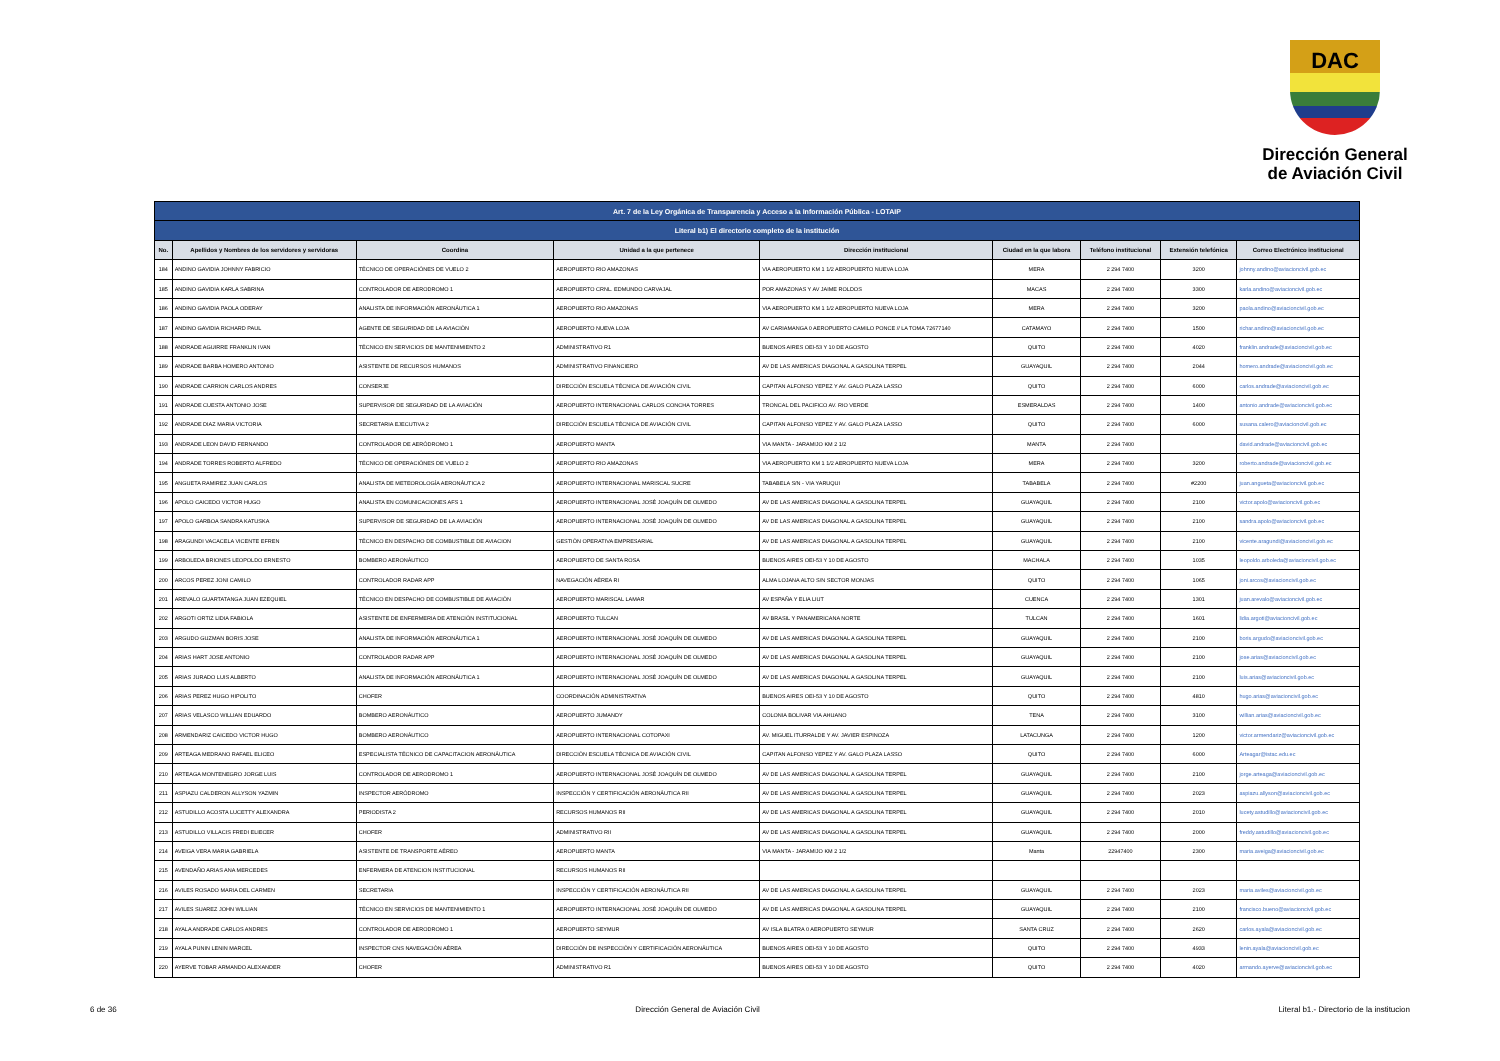DAC
Dirección General
de Aviación Civil
| Art. 7 de la Ley Orgánica de Transparencia y Acceso a la Información Pública - LOTAIP | | | | | | | | |
| Literal b1) El directorio completo de la institución | | | | | | | | |
| No. | Apellidos y Nombres de los servidores y servidoras | Coordina | Unidad a la que pertenece | Dirección institucional | Ciudad en la que labora | Teléfono institucional | Extensión telefónica | Correo Electrónico institucional |
| 184 | ANDINO GAVIDIA JOHNNY FABRICIO | TÉCNICO DE OPERACIÓNES DE VUELO 2 | AEROPUERTO RIO AMAZONAS | VIA AEROPUERTO KM 1 1/2 AEROPUERTO NUEVA LOJA | MERA | 2 294 7400 | 3200 | johnny.andino@aviacioncivil.gob.ec |
| 185 | ANDINO GAVIDIA KARLA SABRINA | CONTROLADOR DE AERODROMO 1 | AEROPUERTO CRNL. EDMUNDO CARVAJAL | POR AMAZONAS Y AV JAIME ROLDOS | MACAS | 2 294 7400 | 3300 | karla.andino@aviacioncivil.gob.ec |
| 186 | ANDINO GAVIDIA PAOLA ODERAY | ANALISTA DE INFORMACIÓN AERONÁUTICA 1 | AEROPUERTO RIO AMAZONAS | VIA AEROPUERTO KM 1 1/2 AEROPUERTO NUEVA LOJA | MERA | 2 294 7400 | 3200 | paola.andino@aviacioncivil.gob.ec |
| 187 | ANDINO GAVIDIA RICHARD PAUL | AGENTE DE SEGURIDAD DE LA AVIACIÓN | AEROPUERTO NUEVA LOJA | AV CARIAMANGA 0 AEROPUERTO CAMILO PONCE // LA TOMA 72677140 | CATAMAYO | 2 294 7400 | 1500 | richar.andino@aviacioncivil.gob.ec |
| 188 | ANDRADE AGUIRRE FRANKLIN IVAN | TÉCNICO EN SERVICIOS DE MANTENIMIENTO 2 | ADMINISTRATIVO R1 | BUENOS AIRES OEI-53 Y 10 DE AGOSTO | QUITO | 2 294 7400 | 4020 | franklin.andrade@aviacioncivil.gob.ec |
| 189 | ANDRADE BARBA HOMERO ANTONIO | ASISTENTE DE RECURSOS HUMANOS | ADMINISTRATIVO FINANCIERO | AV DE LAS AMERICAS DIAGONAL A GASOLINA TERPEL | GUAYAQUIL | 2 294 7400 | 2044 | homero.andrade@aviacioncivil.gob.ec |
| 190 | ANDRADE CARRION CARLOS ANDRES | CONSERJE | DIRECCIÓN ESCUELA TÉCNICA DE AVIACIÓN CIVIL | CAPITAN ALFONSO YEPEZ Y AV. GALO PLAZA LASSO | QUITO | 2 294 7400 | 6000 | carlos.andrade@aviacioncivil.gob.ec |
| 191 | ANDRADE CUESTA ANTONIO JOSE | SUPERVISOR DE SEGURIDAD DE LA AVIACIÓN | AEROPUERTO INTERNACIONAL CARLOS CONCHA TORRES | TRONCAL DEL PACIFICO AV. RIO VERDE | ESMERALDAS | 2 294 7400 | 1400 | antonio.andrade@aviacioncivil.gob.ec |
| 192 | ANDRADE DIAZ MARIA VICTORIA | SECRETARIA EJECUTIVA 2 | DIRECCIÓN ESCUELA TÉCNICA DE AVIACIÓN CIVIL | CAPITAN ALFONSO YEPEZ Y AV. GALO PLAZA LASSO | QUITO | 2 294 7400 | 6000 | susana.calero@aviacioncivil.gob.ec |
| 193 | ANDRADE LEON DAVID FERNANDO | CONTROLADOR DE AERÓDROMO 1 | AEROPUERTO MANTA | VIA MANTA - JARAMIJO KM 2 1/2 | MANTA | 2 294 7400 | | david.andrade@aviacioncivil.gob.ec |
| 194 | ANDRADE TORRES ROBERTO ALFREDO | TÉCNICO DE OPERACIÓNES DE VUELO 2 | AEROPUERTO RIO AMAZONAS | VIA AEROPUERTO KM 1 1/2 AEROPUERTO NUEVA LOJA | MERA | 2 294 7400 | 3200 | roberto.andrade@aviacioncivil.gob.ec |
| 195 | ANGUETA RAMIREZ JUAN CARLOS | ANALISTA DE METEOROLOGÍA AERONÁUTICA 2 | AEROPUERTO INTERNACIONAL MARISCAL SUCRE | TABABELA S/N - VIA YARUQUI | TABABELA | 2 294 7400 | #2200 | juan.angueta@aviacioncivil.gob.ec |
| 196 | APOLO CAICEDO VICTOR HUGO | ANALISTA EN COMUNICACIONES AFS 1 | AEROPUERTO INTERNACIONAL JOSÉ JOAQUÍN DE OLMEDO | AV DE LAS AMERICAS DIAGONAL A GASOLINA TERPEL | GUAYAQUIL | 2 294 7400 | 2100 | victor.apolo@aviacioncivil.gob.ec |
| 197 | APOLO GARBOA SANDRA KATUSKA | SUPERVISOR DE SEGURIDAD DE LA AVIACIÓN | AEROPUERTO INTERNACIONAL JOSÉ JOAQUÍN DE OLMEDO | AV DE LAS AMERICAS DIAGONAL A GASOLINA TERPEL | GUAYAQUIL | 2 294 7400 | 2100 | sandra.apolo@aviacioncivil.gob.ec |
| 198 | ARAGUNDI VACACELA VICENTE EFREN | TÉCNICO EN DESPACHO DE COMBUSTIBLE DE AVIACION | GESTIÓN OPERATIVA EMPRESARIAL | AV DE LAS AMERICAS DIAGONAL A GASOLINA TERPEL | GUAYAQUIL | 2 294 7400 | 2100 | vicente.aragundi@aviacioncivil.gob.ec |
| 199 | ARBOLEDA BRIONES LEOPOLDO ERNESTO | BOMBERO AERONÁUTICO | AEROPUERTO DE SANTA ROSA | BUENOS AIRES OEI-53 Y 10 DE AGOSTO | MACHALA | 2 294 7400 | 1035 | leopoldo.arboleda@aviacioncivil.gob.ec |
| 200 | ARCOS PEREZ JONI CAMILO | CONTROLADOR RADAR APP | NAVEGACIÓN AÉREA RI | ALMA LOJANA ALTO S/N SECTOR MONJAS | QUITO | 2 294 7400 | 1065 | joni.arcos@aviacioncivil.gob.ec |
| 201 | AREVALO GUARTATANGA JUAN EZEQUIEL | TÉCNICO EN DESPACHO DE COMBUSTIBLE DE AVIACIÓN | AEROPUERTO MARISCAL LAMAR | AV ESPAÑA Y ELIA LIUT | CUENCA | 2 294 7400 | 1301 | juan.arevalo@aviacioncivil.gob.ec |
| 202 | ARGOTI ORTIZ LIDIA FABIOLA | ASISTENTE DE ENFERMERIA DE ATENCIÓN INSTITUCIONAL | AEROPUERTO TULCAN | AV BRASIL Y PANAMERICANA NORTE | TULCAN | 2 294 7400 | 1601 | lidia.argoti@aviacioncivil.gob.ec |
| 203 | ARGUDO GUZMAN BORIS JOSE | ANALISTA DE INFORMACIÓN AERONÁUTICA 1 | AEROPUERTO INTERNACIONAL JOSÉ JOAQUÍN DE OLMEDO | AV DE LAS AMERICAS DIAGONAL A GASOLINA TERPEL | GUAYAQUIL | 2 294 7400 | 2100 | boris.argudo@aviacioncivil.gob.ec |
| 204 | ARIAS HART JOSE ANTONIO | CONTROLADOR RADAR APP | AEROPUERTO INTERNACIONAL JOSÉ JOAQUÍN DE OLMEDO | AV DE LAS AMERICAS DIAGONAL A GASOLINA TERPEL | GUAYAQUIL | 2 294 7400 | 2100 | jose.arias@aviacioncivil.gob.ec |
| 205 | ARIAS JURADO LUIS ALBERTO | ANALISTA DE INFORMACIÓN AERONÁUTICA 1 | AEROPUERTO INTERNACIONAL JOSÉ JOAQUÍN DE OLMEDO | AV DE LAS AMERICAS DIAGONAL A GASOLINA TERPEL | GUAYAQUIL | 2 294 7400 | 2100 | luis.arias@aviacioncivil.gob.ec |
| 206 | ARIAS PEREZ HUGO HIPOLITO | CHOFER | COORDINACIÓN ADMINISTRATIVA | BUENOS AIRES OEI-53 Y 10 DE AGOSTO | QUITO | 2 294 7400 | 4810 | hugo.arias@aviacioncivil.gob.ec |
| 207 | ARIAS VELASCO WILLIAN EDUARDO | BOMBERO AERONÁUTICO | AEROPUERTO JUMANDY | COLONIA BOLIVAR VIA AHUANO | TENA | 2 294 7400 | 3100 | willian.arias@aviacioncivil.gob.ec |
| 208 | ARMENDARIZ CAICEDO VICTOR HUGO | BOMBERO AERONÁUTICO | AEROPUERTO INTERNACIONAL COTOPAXI | AV. MIGUEL ITURRALDE Y AV. JAVIER ESPINOZA | LATACUNGA | 2 294 7400 | 1200 | victor.armendariz@aviacioncivil.gob.ec |
| 209 | ARTEAGA MEDRANO RAFAEL ELICEO | ESPECIALISTA TÉCNICO DE CAPACITACION AERONÁUTICA | DIRECCIÓN ESCUELA TÉCNICA DE AVIACIÓN CIVIL | CAPITAN ALFONSO YEPEZ Y AV. GALO PLAZA LASSO | QUITO | 2 294 7400 | 6000 | Arteagar@istac.edu.ec |
| 210 | ARTEAGA MONTENEGRO JORGE LUIS | CONTROLADOR DE AERODROMO 1 | AEROPUERTO INTERNACIONAL JOSÉ JOAQUÍN DE OLMEDO | AV DE LAS AMERICAS DIAGONAL A GASOLINA TERPEL | GUAYAQUIL | 2 294 7400 | 2100 | jorge.arteaga@aviacioncivil.gob.ec |
| 211 | ASPIAZU CALDERON ALLYSON YAZMIN | INSPECTOR AERÓDROMO | INSPECCIÓN Y CERTIFICACIÓN AERONÁUTICA RII | AV DE LAS AMERICAS DIAGONAL A GASOLINA TERPEL | GUAYAQUIL | 2 294 7400 | 2023 | aspiazu.allyson@aviacioncivil.gob.ec |
| 212 | ASTUDILLO ACOSTA LUCETTY ALEXANDRA | PERIODISTA 2 | RECURSOS HUMANOS RII | AV DE LAS AMERICAS DIAGONAL A GASOLINA TERPEL | GUAYAQUIL | 2 294 7400 | 2010 | lucety.astudillo@aviacioncivil.gob.ec |
| 213 | ASTUDILLO VILLACIS FREDI ELIECER | CHOFER | ADMINISTRATIVO RII | AV DE LAS AMERICAS DIAGONAL A GASOLINA TERPEL | GUAYAQUIL | 2 294 7400 | 2000 | freddy.astudillo@aviacioncivil.gob.ec |
| 214 | AVEIGA VERA MARIA GABRIELA | ASISTENTE DE TRANSPORTE AÉREO | AEROPUERTO MANTA | VIA MANTA - JARAMIJO KM 2 1/2 | Manta | 22947400 | 2300 | maria.aveiga@aviacioncivil.gob.ec |
| 215 | AVENDAÑO ARIAS ANA MERCEDES | ENFERMERA DE ATENCION INSTITUCIONAL | RECURSOS HUMANOS RII | | | | | |
| 216 | AVILES ROSADO MARIA DEL CARMEN | SECRETARIA | INSPECCIÓN Y CERTIFICACIÓN AERONÁUTICA RII | AV DE LAS AMERICAS DIAGONAL A GASOLINA TERPEL | GUAYAQUIL | 2 294 7400 | 2023 | maria.aviles@aviacioncivil.gob.ec |
| 217 | AVILES SUAREZ JOHN WILLIAN | TÉCNICO EN SERVICIOS DE MANTENIMIENTO 1 | AEROPUERTO INTERNACIONAL JOSÉ JOAQUÍN DE OLMEDO | AV DE LAS AMERICAS DIAGONAL A GASOLINA TERPEL | GUAYAQUIL | 2 294 7400 | 2100 | francisco.bueno@aviacioncivil.gob.ec |
| 218 | AYALA ANDRADE CARLOS ANDRES | CONTROLADOR DE AERODROMO 1 | AEROPUERTO SEYMUR | AV ISLA BLATRA 0 AEROPUERTO SEYMUR | SANTA CRUZ | 2 294 7400 | 2620 | carlos.ayala@aviacioncivil.gob.ec |
| 219 | AYALA PUNIN LENIN MARCEL | INSPECTOR CNS NAVEGACIÓN AÉREA | DIRECCIÓN DE INSPECCIÓN Y CERTIFICACIÓN AERONÁUTICA | BUENOS AIRES OEI-53 Y 10 DE AGOSTO | QUITO | 2 294 7400 | 4933 | lenin.ayala@aviacioncivil.gob.ec |
| 220 | AYERVE TOBAR ARMANDO ALEXANDER | CHOFER | ADMINISTRATIVO R1 | BUENOS AIRES OEI-53 Y 10 DE AGOSTO | QUITO | 2 294 7400 | 4020 | armando.ayerve@aviacioncivil.gob.ec |
6 de 36 Dirección General de Aviación Civil Literal b1.- Directorio de la institucion